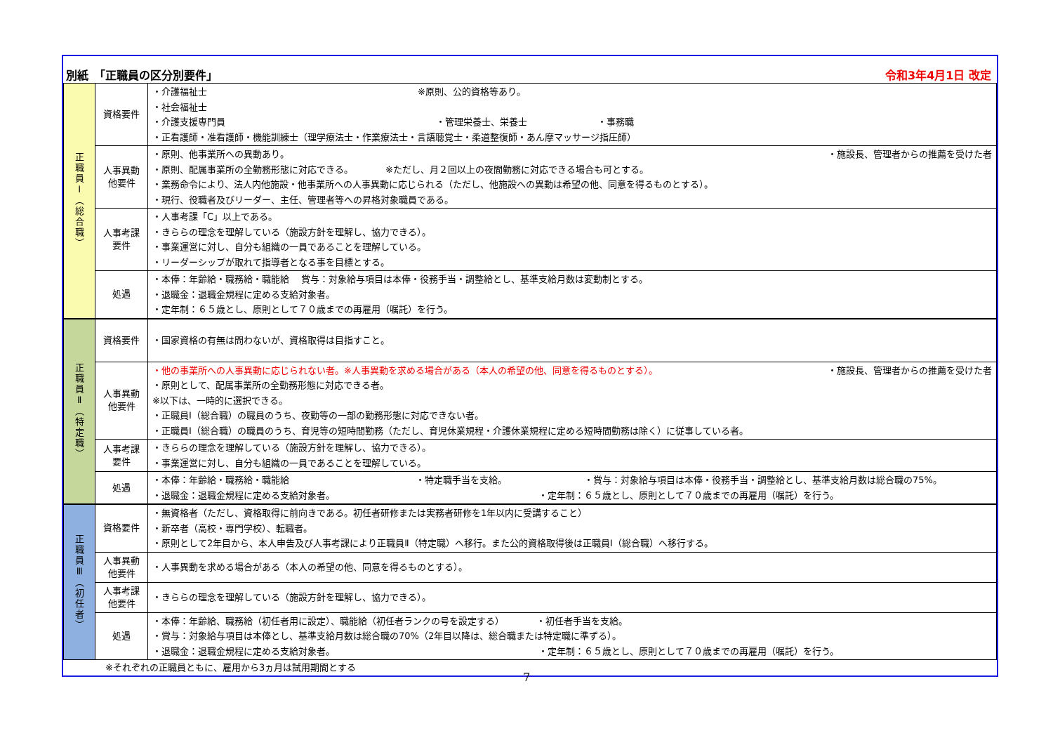別紙　「正職員の区分別要件」 令和3年4月1日 改定
| 正職員Ⅰ（総合職） | 資格要件 | ・介護福祉士 ※原則、公的資格等あり。 ・社会福祉士 ・介護支援専門員 ・管理栄養士、栄養士 ・事務職 ・正看護師・准看護師・機能訓練士（理学療法士・作業療法士・言語聴覚士・柔道整復師・あん摩マッサージ指圧師） |
| | 人事異動 他要件 | ・原則、他事業所への異動あり。 ・施設長、管理者からの推薦を受けた者 ・原則、配属事業所の全勤務形態に対応できる。 ※ただし、月２回以上の夜間勤務に対応できる場合も可とする。 ・業務命令により、法人内他施設・他事業所への人事異動に応じられる（ただし、他施設への異動は希望の他、同意を得るものとする）。 ・現行、役職者及びリーダー、主任、管理者等への昇格対象職員である。 |
| | 人事考課 要件 | ・人事考課「C」以上である。 ・きららの理念を理解している（施設方針を理解し、協力できる）。 ・事業運営に対し、自分も組織の一員であることを理解している。 ・リーダーシップが取れて指導者となる事を目標とする。 |
| | 処遇 | ・本俸：年齢給・職務給・職能給 賞与：対象給与項目は本俸・役務手当・調整給とし、基準支給月数は変動制とする。 ・退職金：退職金規程に定める支給対象者。 ・定年制：６５歳とし、原則として７０歳までの再雇用（嘱託）を行う。 |
| 正職員Ⅱ（特定職） | 資格要件 | ・国家資格の有無は問わないが、資格取得は目指すこと。 |
| | 人事異動 他要件 | ・他の事業所への人事異動に応じられない者。※人事異動を求める場合がある（本人の希望の他、同意を得るものとする）。 ・施設長、管理者からの推薦を受けた者 ・原則として、配属事業所の全勤務形態に対応できる者。 ※以下は、一時的に選択できる。 ・正職員Ⅰ（総合職）の職員のうち、夜勤等の一部の勤務形態に対応できない者。 ・正職員Ⅰ（総合職）の職員のうち、育児等の短時間勤務（ただし、育児休業規程・介護休業規程に定める短時間勤務は除く）に従事している者。 |
| | 人事考課 要件 | ・きららの理念を理解している（施設方針を理解し、協力できる）。 ・事業運営に対し、自分も組織の一員であることを理解している。 |
| | 処遇 | ・本俸：年齢給・職務給・職能給 ・特定職手当を支給。 ・賞与：対象給与項目は本俸・役務手当・調整給とし、基準支給月数は総合職の75%。 ・退職金：退職金規程に定める支給対象者。 ・定年制：６５歳とし、原則として７０歳までの再雇用（嘱託）を行う。 |
| 正職員Ⅲ（初任者） | 資格要件 | ・無資格者（ただし、資格取得に前向きである。初任者研修または実務者研修を1年以内に受講すること） ・新卒者（高校・専門学校）、転職者。 ・原則として2年目から、本人申告及び人事考課により正職員Ⅱ（特定職）へ移行。また公的資格取得後は正職員Ⅰ（総合職）へ移行する。 |
| | 人事異動 他要件 | ・人事異動を求める場合がある（本人の希望の他、同意を得るものとする）。 |
| | 人事考課 他要件 | ・きららの理念を理解している（施設方針を理解し、協力できる）。 |
| | 処遇 | ・本俸：年齢給、職務給（初任者用に設定）、職能給（初任者ランクの号を設定する） ・初任者手当を支給。 ・賞与：対象給与項目は本俸とし、基準支給月数は総合職の70%（2年目以降は、総合職または特定職に準ずる）。 ・退職金：退職金規程に定める支給対象者。 ・定年制：６５歳とし、原則として７０歳までの再雇用（嘱託）を行う。 |
※それぞれの正職員ともに、雇用から3ヵ月は試用期間とする
7